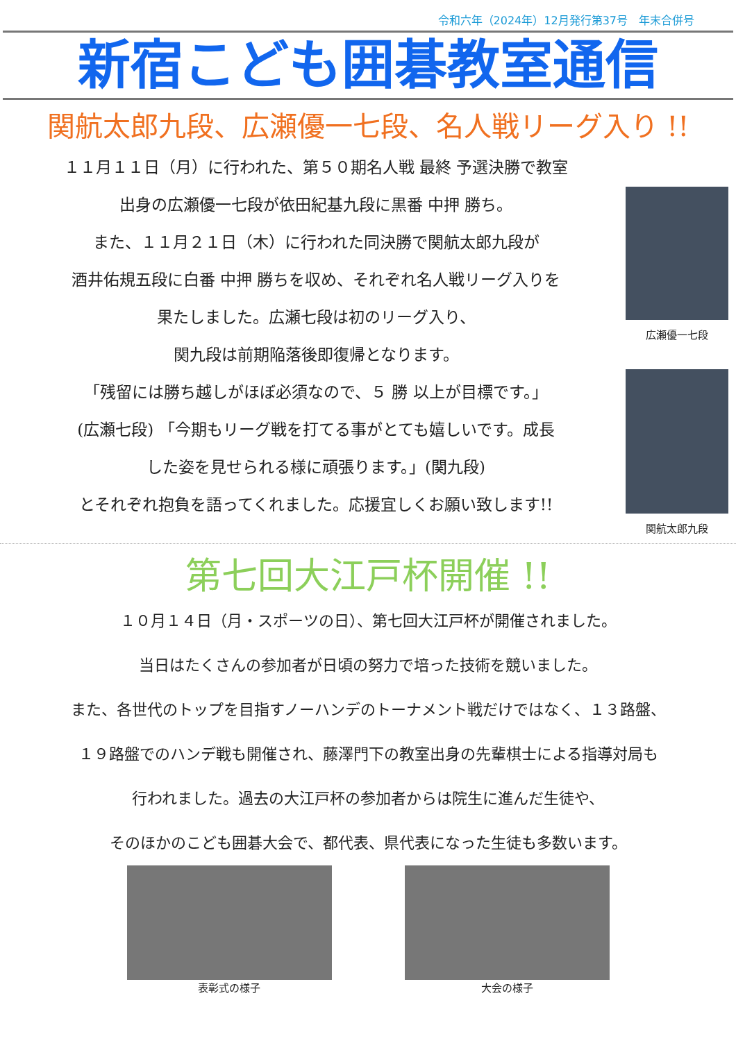令和六年（2024年）12月発行第37号　年末合併号
新宿こども囲碁教室通信
関航太郎九段、広瀬優一七段、名人戦リーグ入り !!
１１月１１日（月）に行われた、第５０期名人戦 最終 予選決勝で教室
出身の広瀬優一七段が依田紀基九段に黒番 中押 勝ち。
また、１１月２１日（木）に行われた同決勝で関航太郎九段が
酒井佑規五段に白番 中押 勝ちを収め、それぞれ名人戦リーグ入りを
果たしました。広瀬七段は初のリーグ入り、
関九段は前期陥落後即復帰となります。
「残留には勝ち越しがほぼ必須なので、５ 勝 以上が目標です。」
(広瀬七段) 「今期もリーグ戦を打てる事がとても嬉しいです。成長
した姿を見せられる様に頑張ります。」(関九段)
とそれぞれ抱負を語ってくれました。応援宜しくお願い致します!!
広瀬優一七段
関航太郎九段
第七回大江戸杯開催 !!
１０月１４日（月・スポーツの日）、第七回大江戸杯が開催されました。
当日はたくさんの参加者が日頃の努力で培った技術を競いました。
また、各世代のトップを目指すノーハンデのトーナメント戦だけではなく、１３路盤、
１９路盤でのハンデ戦も開催され、藤澤門下の教室出身の先輩棋士による指導対局も
行われました。過去の大江戸杯の参加者からは院生に進んだ生徒や、
そのほかのこども囲碁大会で、都代表、県代表になった生徒も多数います。
表彰式の様子 大会の様子